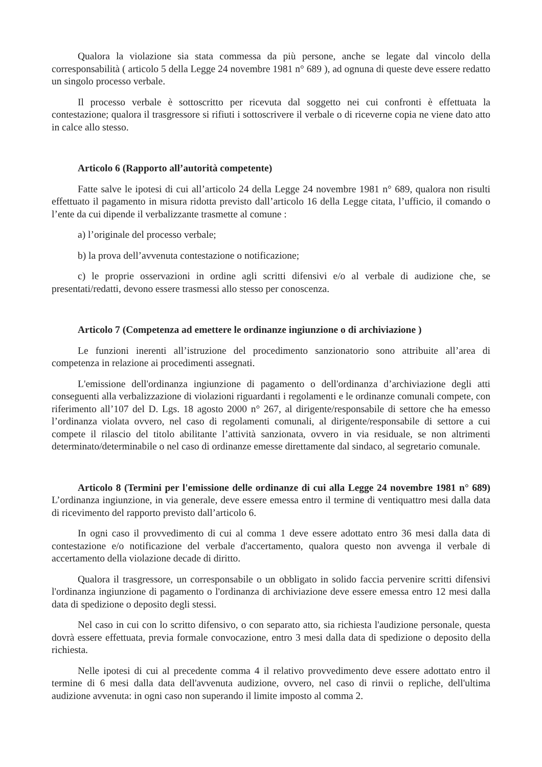Qualora la violazione sia stata commessa da più persone, anche se legate dal vincolo della corresponsabilità ( articolo 5 della Legge 24 novembre 1981 n° 689 ), ad ognuna di queste deve essere redatto un singolo processo verbale.
Il processo verbale è sottoscritto per ricevuta dal soggetto nei cui confronti è effettuata la contestazione; qualora il trasgressore si rifiuti i sottoscrivere il verbale o di riceverne copia ne viene dato atto in calce allo stesso.
Articolo 6 (Rapporto all’autorità competente)
Fatte salve le ipotesi di cui all’articolo 24 della Legge 24 novembre 1981 n° 689, qualora non risulti effettuato il pagamento in misura ridotta previsto dall’articolo 16 della Legge citata, l’ufficio, il comando o l’ente da cui dipende il verbalizzante trasmette al comune :
a) l’originale del processo verbale;
b) la prova dell’avvenuta contestazione o notificazione;
c) le proprie osservazioni in ordine agli scritti difensivi e/o al verbale di audizione che, se presentati/redatti, devono essere trasmessi allo stesso per conoscenza.
Articolo 7 (Competenza ad emettere le ordinanze ingiunzione o di archiviazione )
Le funzioni inerenti all’istruzione del procedimento sanzionatorio sono attribuite all’area di competenza in relazione ai procedimenti assegnati.
L'emissione dell'ordinanza ingiunzione di pagamento o dell'ordinanza d’archiviazione degli atti conseguenti alla verbalizzazione di violazioni riguardanti i regolamenti e le ordinanze comunali compete, con riferimento all’107 del D. Lgs. 18 agosto 2000 n° 267, al dirigente/responsabile di settore che ha emesso l’ordinanza violata ovvero, nel caso di regolamenti comunali, al dirigente/responsabile di settore a cui compete il rilascio del titolo abilitante l’attività sanzionata, ovvero in via residuale, se non altrimenti determinato/determinabile o nel caso di ordinanze emesse direttamente dal sindaco, al segretario comunale.
Articolo 8 (Termini per l'emissione delle ordinanze di cui alla Legge 24 novembre 1981 n° 689) L’ordinanza ingiunzione, in via generale, deve essere emessa entro il termine di ventiquattro mesi dalla data di ricevimento del rapporto previsto dall’articolo 6.
In ogni caso il provvedimento di cui al comma 1 deve essere adottato entro 36 mesi dalla data di contestazione e/o notificazione del verbale d'accertamento, qualora questo non avvenga il verbale di accertamento della violazione decade di diritto.
Qualora il trasgressore, un corresponsabile o un obbligato in solido faccia pervenire scritti difensivi l'ordinanza ingiunzione di pagamento o l'ordinanza di archiviazione deve essere emessa entro 12 mesi dalla data di spedizione o deposito degli stessi.
Nel caso in cui con lo scritto difensivo, o con separato atto, sia richiesta l'audizione personale, questa dovrà essere effettuata, previa formale convocazione, entro 3 mesi dalla data di spedizione o deposito della richiesta.
Nelle ipotesi di cui al precedente comma 4 il relativo provvedimento deve essere adottato entro il termine di 6 mesi dalla data dell'avvenuta audizione, ovvero, nel caso di rinvii o repliche, dell'ultima audizione avvenuta: in ogni caso non superando il limite imposto al comma 2.